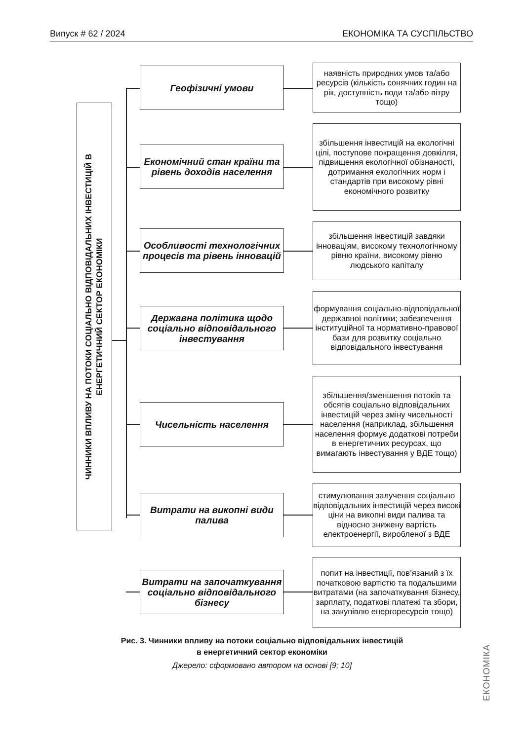Випуск # 62 / 2024 ЕКОНОМІКА ТА СУСПІЛЬСТВО
ЧИННИКИ ВПЛИВУ НА ПОТОКИ СОЦІАЛЬНО ВІДПОВІДАЛЬНИХ ІНВЕСТИЦІЙ В
ЕНЕРГЕТИЧНИЙ СЕКТОР ЕКОНОМІКИ
Геофізичні умови
наявність природних умов та/або ресурсів (кількість сонячних годин на рік, доступність води та/або вітру тощо)
Економічний стан країни та рівень доходів населення
збільшення інвестицій на екологічні цілі, поступове покращення довкілля, підвищення екологічної обізнаності, дотримання екологічних норм і стандартів при високому рівні економічного розвитку
Особливості технологічних процесів та рівень інновацій
збільшення інвестицій завдяки інноваціям, високому технологічному рівню країни, високому рівню людського капіталу
Державна політика щодо соціально відповідального інвестування
формування соціально-відповідальної державної політики; забезпечення інституційної та нормативно-правової бази для розвитку соціально відповідального інвестування
Чисельність населення
збільшення/зменшення потоків та обсягів соціально відповідальних інвестицій через зміну чисельності населення (наприклад, збільшення населення формує додаткові потреби в енергетичних ресурсах, що вимагають інвестування у ВДЕ тощо)
Витрати на викопні види палива
стимулювання залучення соціально відповідальних інвестицій через високі ціни на викопні види палива та відносно знижену вартість електроенергії, виробленої з ВДЕ
Витрати на започаткування соціально відповідального бізнесу
попит на інвестиції, пов’язаний з їх початковою вартістю та подальшими витратами (на започаткування бізнесу, зарплату, податкові платежі та збори, на закупівлю енергоресурсів тощо)
Рис. 3. Чинники впливу на потоки соціально відповідальних інвестицій
в енергетичний сектор економіки
Джерело: сформовано автором на основі [9; 10]
ЕКОНОМІКА